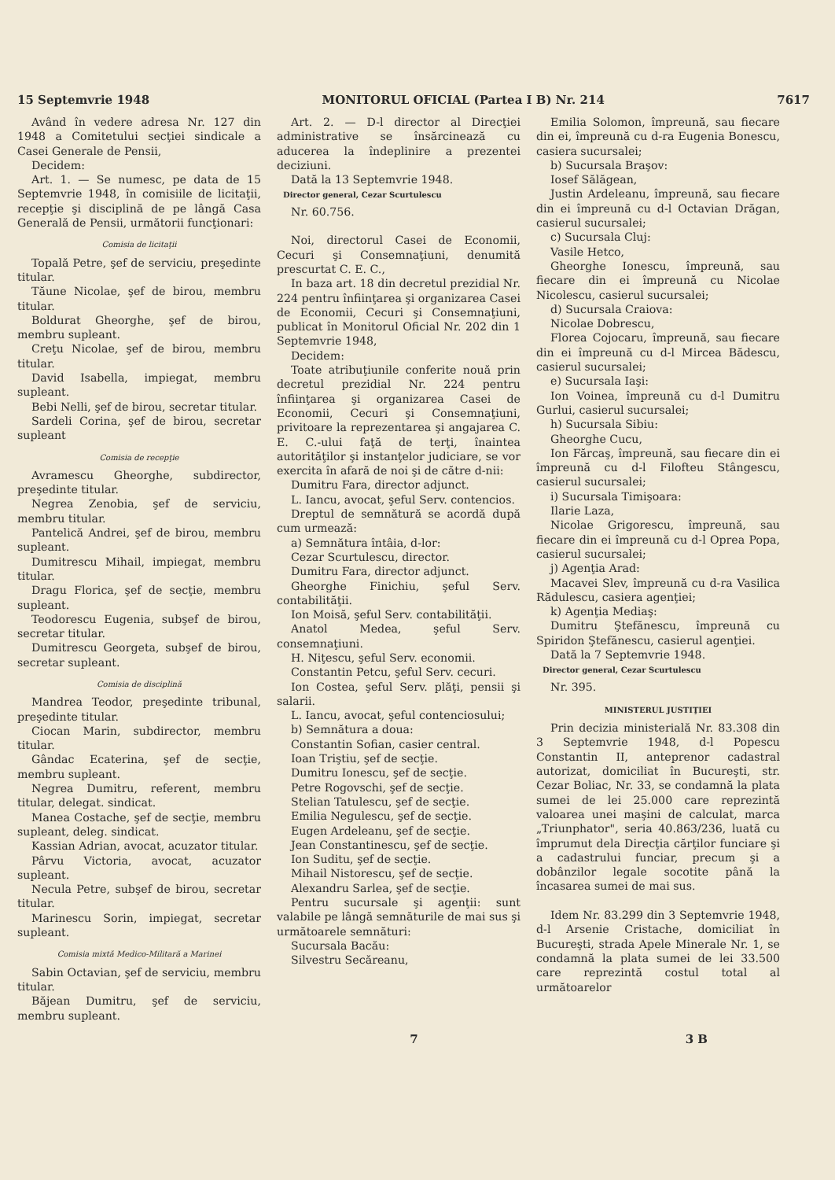15 Septemvrie 1948 MONITORUL OFICIAL (Partea I B) Nr. 214 7617
Având în vedere adresa Nr. 127 din 1948 a Comitetului secţiei sindicale a Casei Generale de Pensii,
Decidem:
Art. 1. — Se numesc, pe data de 15 Septemvrie 1948, în comisiile de licitaţii, recepţie şi disciplină de pe lângă Casa Generală de Pensii, următorii funcţionari:
Comisia de licitaţii
Topală Petre, şef de serviciu, preşedinte titular.
Tăune Nicolae, şef de birou, membru titular.
Boldurat Gheorghe, şef de birou, membru supleant.
Creţu Nicolae, şef de birou, membru titular.
David Isabella, impiegat, membru supleant.
Bebi Nelli, şef de birou, secretar titular.
Sardeli Corina, şef de birou, secretar supleant
Comisia de recepţie
Avramescu Gheorghe, subdirector, preşedinte titular.
Negrea Zenobia, şef de serviciu, membru titular.
Pantelică Andrei, şef de birou, membru supleant.
Dumitrescu Mihail, impiegat, membru titular.
Dragu Florica, şef de secţie, membru supleant.
Teodorescu Eugenia, subşef de birou, secretar titular.
Dumitrescu Georgeta, subşef de birou, secretar supleant.
Comisia de disciplină
Mandrea Teodor, preşedinte tribunal, preşedinte titular.
Ciocan Marin, subdirector, membru titular.
Gândac Ecaterina, şef de secţie, membru supleant.
Negrea Dumitru, referent, membru titular, delegat. sindicat.
Manea Costache, şef de secţie, membru supleant, deleg. sindicat.
Kassian Adrian, avocat, acuzator titular.
Pârvu Victoria, avocat, acuzator supleant.
Necula Petre, subşef de birou, secretar titular.
Marinescu Sorin, impiegat, secretar supleant.
Comisia mixtă Medico-Militară a Marinei
Sabin Octavian, şef de serviciu, membru titular.
Băjean Dumitru, şef de serviciu, membru supleant.
Art. 2. — D-l director al Direcţiei administrative se însărcinează cu aducerea la îndeplinire a prezentei deciziuni.
Dată la 13 Septemvrie 1948.
Director general, Cezar Scurtulescu
Nr. 60.756.
Noi, directorul Casei de Economii, Cecuri şi Consemnaţiuni, denumită prescurtat C. E. C.,
In baza art. 18 din decretul prezidial Nr. 224 pentru înfiinţarea şi organizarea Casei de Economii, Cecuri şi Consemnaţiuni, publicat în Monitorul Oficial Nr. 202 din 1 Septemvrie 1948,
Decidem:
Toate atribuţiunile conferite nouă prin decretul prezidial Nr. 224 pentru înfiinţarea şi organizarea Casei de Economii, Cecuri şi Consemnaţiuni, privitoare la reprezentarea şi angajarea C. E. C.-ului faţă de terţi, înaintea autorităţilor şi instanţelor judiciare, se vor exercita în afară de noi şi de către d-nii:
Dumitru Fara, director adjunct.
L. Iancu, avocat, şeful Serv. contencios.
Dreptul de semnătură se acordă după cum urmează:
a) Semnătura întâia, d-lor:
Cezar Scurtulescu, director.
Dumitru Fara, director adjunct.
Gheorghe Finichiu, şeful Serv. contabilităţii.
Ion Moisă, şeful Serv. contabilităţii.
Anatol Medea, şeful Serv. consemnaţiuni.
H. Niţescu, şeful Serv. economii.
Constantin Petcu, şeful Serv. cecuri.
Ion Costea, şeful Serv. plăţi, pensii şi salarii.
L. Iancu, avocat, şeful contenciosului;
b) Semnătura a doua:
Constantin Sofian, casier central.
Ioan Triştiu, şef de secţie.
Dumitru Ionescu, şef de secţie.
Petre Rogovschi, şef de secţie.
Stelian Tatulescu, şef de secţie.
Emilia Negulescu, şef de secţie.
Eugen Ardeleanu, şef de secţie.
Jean Constantinescu, şef de secţie.
Ion Suditu, şef de secţie.
Mihail Nistorescu, şef de secţie.
Alexandru Sarlea, şef de secţie.
Pentru sucursale şi agenţii: sunt valabile pe lângă semnăturile de mai sus şi următoarele semnături:
Sucursala Bacău:
Silvestru Secăreanu,
Emilia Solomon, împreună, sau fiecare din ei, împreună cu d-ra Eugenia Bonescu, casiera sucursalei;
b) Sucursala Braşov:
Iosef Sălăgean,
Justin Ardeleanu, împreună, sau fiecare din ei împreună cu d-l Octavian Drăgan, casierul sucursalei;
c) Sucursala Cluj:
Vasile Hetco,
Gheorghe Ionescu, împreună, sau fiecare din ei împreună cu Nicolae Nicolescu, casierul sucursalei;
d) Sucursala Craiova:
Nicolae Dobrescu,
Florea Cojocaru, împreună, sau fiecare din ei împreună cu d-l Mircea Bădescu, casierul sucursalei;
e) Sucursala Iaşi:
Ion Voinea, împreună cu d-l Dumitru Gurlui, casierul sucursalei;
h) Sucursala Sibiu:
Gheorghe Cucu,
Ion Fărcaş, împreună, sau fiecare din ei împreună cu d-l Filofteu Stângescu, casierul sucursalei;
i) Sucursala Timişoara:
Ilarie Laza,
Nicolae Grigorescu, împreună, sau fiecare din ei împreună cu d-l Oprea Popa, casierul sucursalei;
j) Agenţia Arad:
Macavei Slev, împreună cu d-ra Vasilica Rădulescu, casiera agenţiei;
k) Agenţia Mediaş:
Dumitru Ştefănescu, împreună cu Spiridon Ştefănescu, casierul agenţiei.
Dată la 7 Septemvrie 1948.
Director general, Cezar Scurtulescu
Nr. 395.
MINISTERUL JUSTIŢIEI
Prin decizia ministerială Nr. 83.308 din 3 Septemvrie 1948, d-l Popescu Constantin II, anteprenor cadastral autorizat, domiciliat în Bucureşti, str. Cezar Boliac, Nr. 33, se condamnă la plata sumei de lei 25.000 care reprezintă valoarea unei maşini de calculat, marca „Triunphator", seria 40.863/236, luată cu împrumut dela Direcţia cărţilor funciare şi a cadastrului funciar, precum şi a dobânzilor legale socotite până la încasarea sumei de mai sus.
Idem Nr. 83.299 din 3 Septemvrie 1948, d-l Arsenie Cristache, domiciliat în Bucureşti, strada Apele Minerale Nr. 1, se condamnă la plata sumei de lei 33.500 care reprezintă costul total al următoarelor
7 3 B